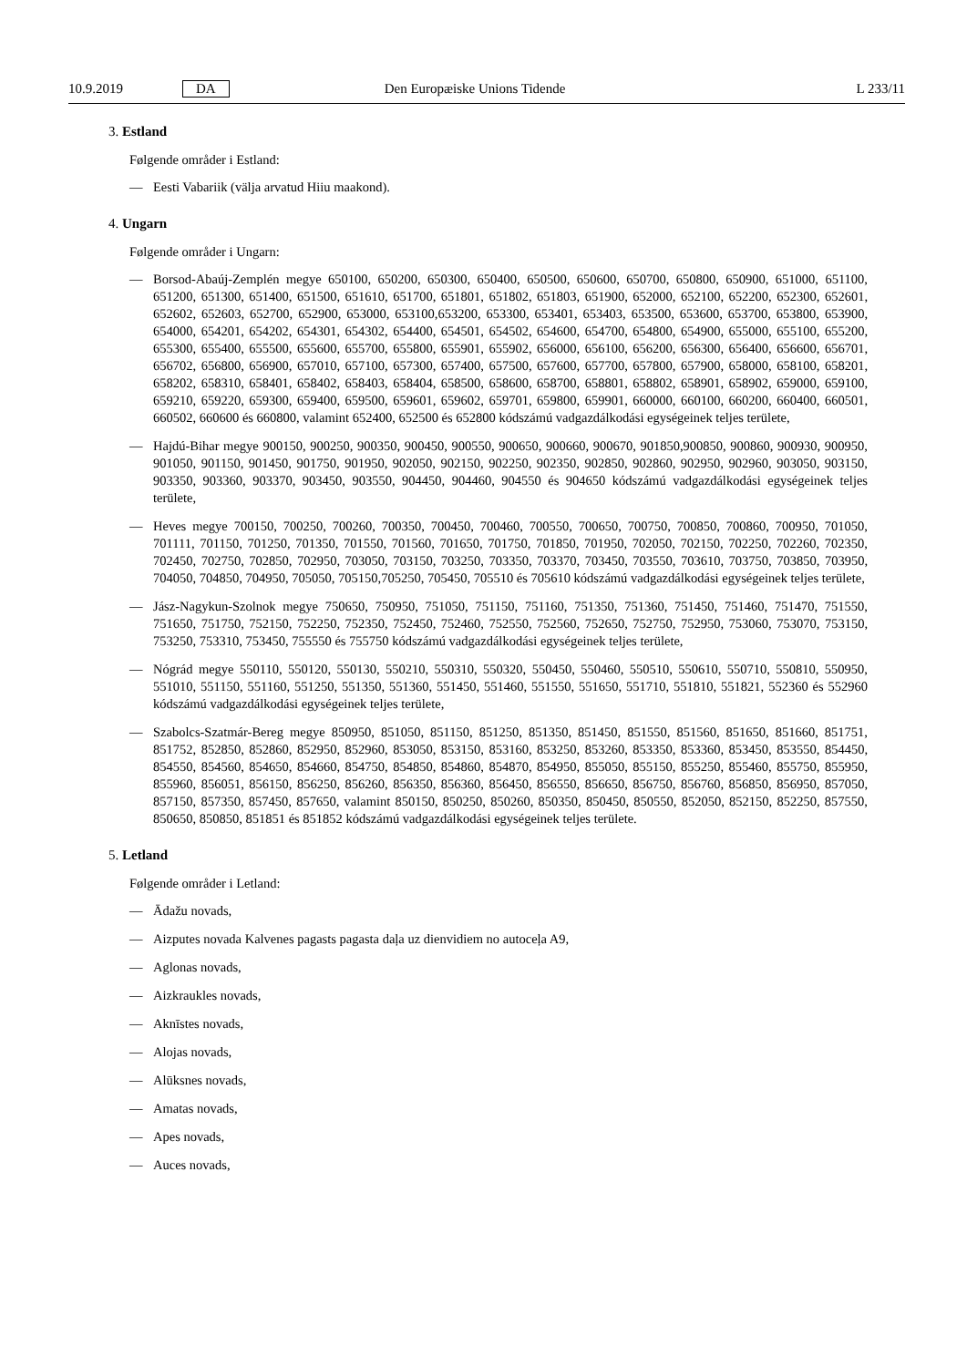10.9.2019 DA Den Europæiske Unions Tidende L 233/11
3. Estland
Følgende områder i Estland:
— Eesti Vabariik (välja arvatud Hiiu maakond).
4. Ungarn
Følgende områder i Ungarn:
— Borsod-Abaúj-Zemplén megye 650100, 650200, 650300, 650400, 650500, 650600, 650700, 650800, 650900, 651000, 651100, 651200, 651300, 651400, 651500, 651610, 651700, 651801, 651802, 651803, 651900, 652000, 652100, 652200, 652300, 652601, 652602, 652603, 652700, 652900, 653000, 653100,653200, 653300, 653401, 653403, 653500, 653600, 653700, 653800, 653900, 654000, 654201, 654202, 654301, 654302, 654400, 654501, 654502, 654600, 654700, 654800, 654900, 655000, 655100, 655200, 655300, 655400, 655500, 655600, 655700, 655800, 655901, 655902, 656000, 656100, 656200, 656300, 656400, 656600, 656701, 656702, 656800, 656900, 657010, 657100, 657300, 657400, 657500, 657600, 657700, 657800, 657900, 658000, 658100, 658201, 658202, 658310, 658401, 658402, 658403, 658404, 658500, 658600, 658700, 658801, 658802, 658901, 658902, 659000, 659100, 659210, 659220, 659300, 659400, 659500, 659601, 659602, 659701, 659800, 659901, 660000, 660100, 660200, 660400, 660501, 660502, 660600 és 660800, valamint 652400, 652500 és 652800 kódszámú vadgazdálkodási egységeinek teljes területe,
— Hajdú-Bihar megye 900150, 900250, 900350, 900450, 900550, 900650, 900660, 900670, 901850,900850, 900860, 900930, 900950, 901050, 901150, 901450, 901750, 901950, 902050, 902150, 902250, 902350, 902850, 902860, 902950, 902960, 903050, 903150, 903350, 903360, 903370, 903450, 903550, 904450, 904460, 904550 és 904650 kódszámú vadgazdálkodási egységeinek teljes területe,
— Heves megye 700150, 700250, 700260, 700350, 700450, 700460, 700550, 700650, 700750, 700850, 700860, 700950, 701050, 701111, 701150, 701250, 701350, 701550, 701560, 701650, 701750, 701850, 701950, 702050, 702150, 702250, 702260, 702350, 702450, 702750, 702850, 702950, 703050, 703150, 703250, 703350, 703370, 703450, 703550, 703610, 703750, 703850, 703950, 704050, 704850, 704950, 705050, 705150,705250, 705450, 705510 és 705610 kódszámú vadgazdálkodási egységeinek teljes területe,
— Jász-Nagykun-Szolnok megye 750650, 750950, 751050, 751150, 751160, 751350, 751360, 751450, 751460, 751470, 751550, 751650, 751750, 752150, 752250, 752350, 752450, 752460, 752550, 752560, 752650, 752750, 752950, 753060, 753070, 753150, 753250, 753310, 753450, 755550 és 755750 kódszámú vadgazdálkodási egységeinek teljes területe,
— Nógrád megye 550110, 550120, 550130, 550210, 550310, 550320, 550450, 550460, 550510, 550610, 550710, 550810, 550950, 551010, 551150, 551160, 551250, 551350, 551360, 551450, 551460, 551550, 551650, 551710, 551810, 551821, 552360 és 552960 kódszámú vadgazdálkodási egységeinek teljes területe,
— Szabolcs-Szatmár-Bereg megye 850950, 851050, 851150, 851250, 851350, 851450, 851550, 851560, 851650, 851660, 851751, 851752, 852850, 852860, 852950, 852960, 853050, 853150, 853160, 853250, 853260, 853350, 853360, 853450, 853550, 854450, 854550, 854560, 854650, 854660, 854750, 854850, 854860, 854870, 854950, 855050, 855150, 855250, 855460, 855750, 855950, 855960, 856051, 856150, 856250, 856260, 856350, 856360, 856450, 856550, 856650, 856750, 856760, 856850, 856950, 857050, 857150, 857350, 857450, 857650, valamint 850150, 850250, 850260, 850350, 850450, 850550, 852050, 852150, 852250, 857550, 850650, 850850, 851851 és 851852 kódszámú vadgazdálkodási egységeinek teljes területe.
5. Letland
Følgende områder i Letland:
— Ādažu novads,
— Aizputes novada Kalvenes pagasts pagasta daļa uz dienvidiem no autoceļa A9,
— Aglonas novads,
— Aizkraukles novads,
— Aknīstes novads,
— Alojas novads,
— Alūksnes novads,
— Amatas novads,
— Apes novads,
— Auces novads,